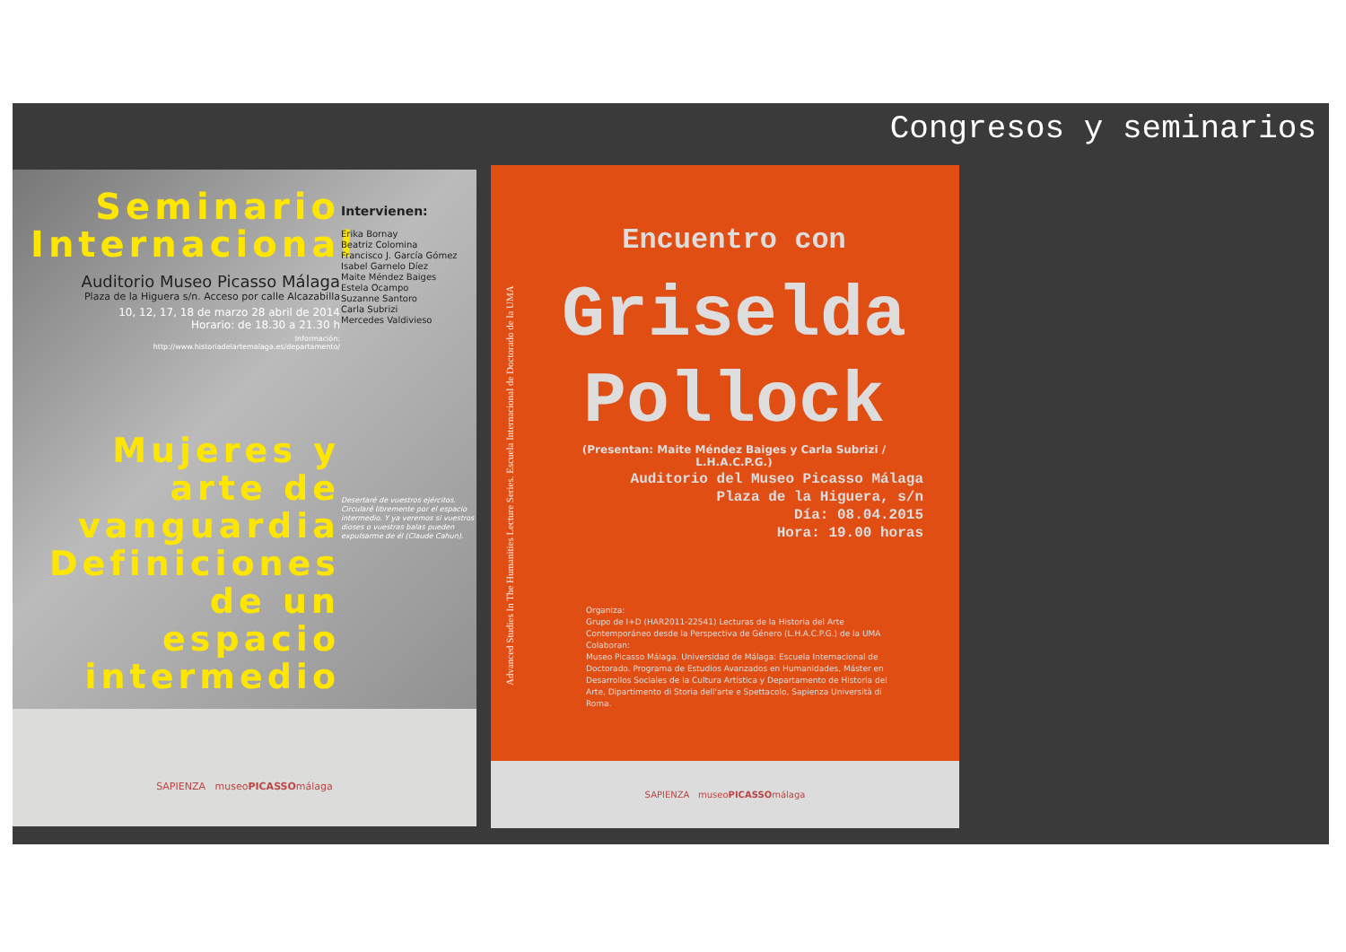Congresos y seminarios
Seminario Internacional
Auditorio Museo Picasso Málaga
Plaza de la Higuera s/n. Acceso por calle Alcazabilla
10, 12, 17, 18 de marzo 28 abril de 2014
Horario: de 18.30 a 21.30 h
Información:
http://www.historiadelartemalaga.es/departamento/
Mujeres y arte de vanguardia Definiciones de un espacio intermedio
Intervienen:
Erika Bornay
Beatriz Colomina
Francisco J. García Gómez
Isabel Garnelo Díez
Maite Méndez Baiges
Estela Ocampo
Suzanne Santoro
Carla Subrizi
Mercedes Valdivieso
Desertaré de vuestros ejércitos. Circularé libremente por el espacio intermedio. Y ya veremos si vuestros dioses o vuestras balas pueden expulsarme de él (Claude Cahun).
SAPIENZA museoPICASSOmálaga
Advanced Studies In The Humanities Lecture Series. Escuela Internacional de Doctorado de la UMA
Encuentro con
Griselda
Pollock
(Presentan: Maite Méndez Baiges y Carla Subrizi / L.H.A.C.P.G.)
Auditorio del Museo Picasso Málaga
Plaza de la Higuera, s/n
Día: 08.04.2015
Hora: 19.00 horas
Organiza:
Grupo de I+D (HAR2011-22541) Lecturas de la Historia del Arte Contemporáneo desde la Perspectiva de Género (L.H.A.C.P.G.) de la UMA
Colaboran:
Museo Picasso Málaga. Universidad de Málaga: Escuela Internacional de Doctorado. Programa de Estudios Avanzados en Humanidades, Máster en Desarrollos Sociales de la Cultura Artística y Departamento de Historia del Arte, Dipartimento di Storia dell'arte e Spettacolo, Sapienza Università di Roma.
SAPIENZA museoPICASSOmálaga